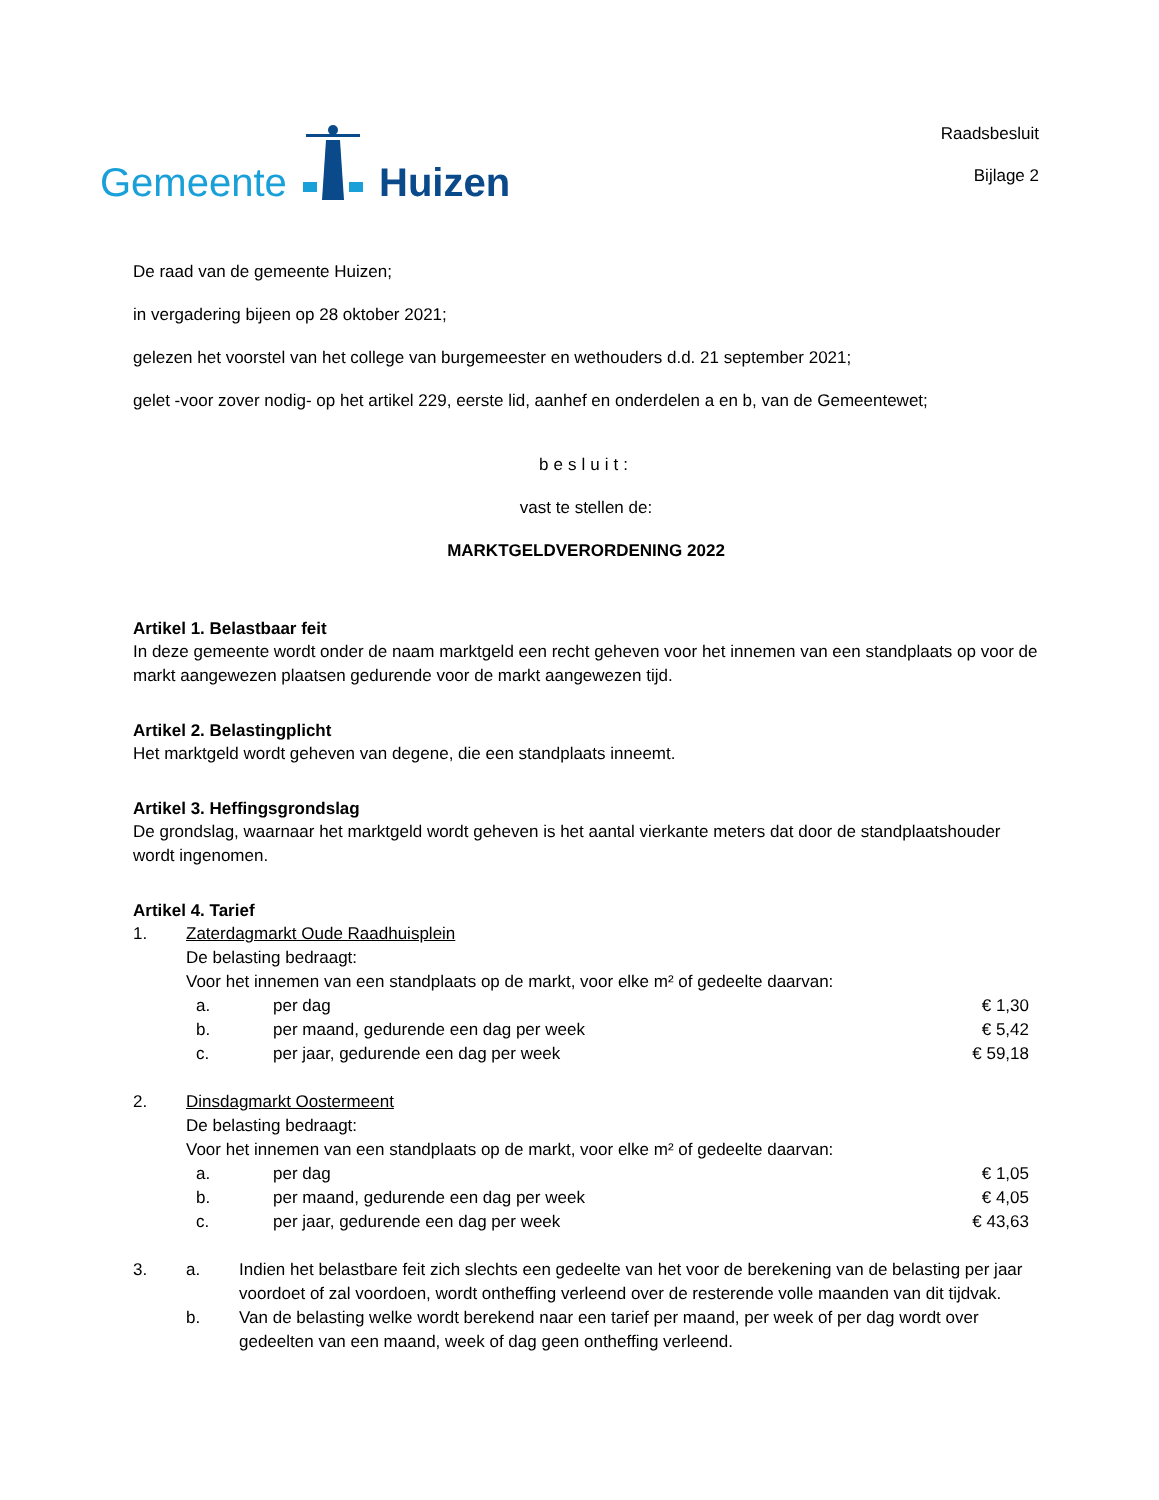Gemeente Huizen
Raadsbesluit
Bijlage 2
De raad van de gemeente Huizen;
in vergadering bijeen op 28 oktober 2021;
gelezen het voorstel van het college van burgemeester en wethouders d.d. 21 september 2021;
gelet -voor zover nodig- op het artikel 229, eerste lid, aanhef en onderdelen a en b, van de Gemeentewet;
besluit:
vast te stellen de:
MARKTGELDVERORDENING 2022
Artikel 1. Belastbaar feit
In deze gemeente wordt onder de naam marktgeld een recht geheven voor het innemen van een standplaats op voor de markt aangewezen plaatsen gedurende voor de markt aangewezen tijd.
Artikel 2. Belastingplicht
Het marktgeld wordt geheven van degene, die een standplaats inneemt.
Artikel 3. Heffingsgrondslag
De grondslag, waarnaar het marktgeld wordt geheven is het aantal vierkante meters dat door de standplaatshouder wordt ingenomen.
Artikel 4. Tarief
1. Zaterdagmarkt Oude Raadhuisplein
De belasting bedraagt:
Voor het innemen van een standplaats op de markt, voor elke m² of gedeelte daarvan:
a. per dag € 1,30
b. per maand, gedurende een dag per week € 5,42
c. per jaar, gedurende een dag per week € 59,18
2. Dinsdagmarkt Oostermeent
De belasting bedraagt:
Voor het innemen van een standplaats op de markt, voor elke m² of gedeelte daarvan:
a. per dag € 1,05
b. per maand, gedurende een dag per week € 4,05
c. per jaar, gedurende een dag per week € 43,63
3. a. Indien het belastbare feit zich slechts een gedeelte van het voor de berekening van de belasting per jaar voordoet of zal voordoen, wordt ontheffing verleend over de resterende volle maanden van dit tijdvak.
b. Van de belasting welke wordt berekend naar een tarief per maand, per week of per dag wordt over gedeelten van een maand, week of dag geen ontheffing verleend.